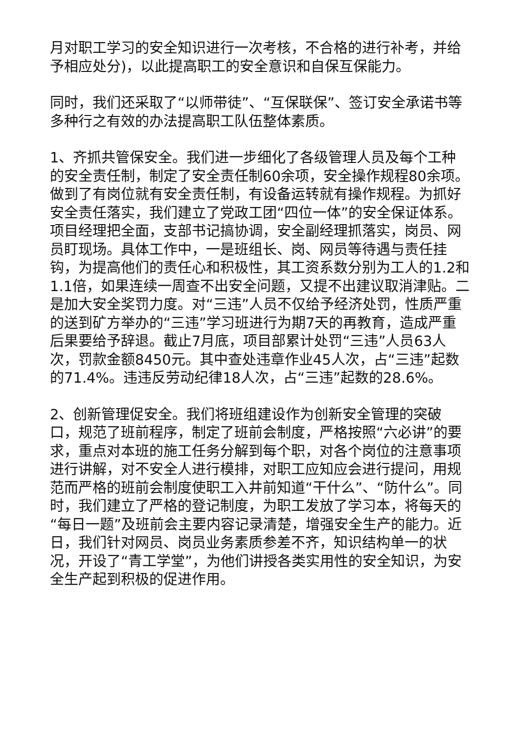月对职工学习的安全知识进行一次考核，不合格的进行补考，并给予相应处分)，以此提高职工的安全意识和自保互保能力。
同时，我们还采取了“以师带徒”、“互保联保”、签订安全承诺书等多种行之有效的办法提高职工队伍整体素质。
1、齐抓共管保安全。我们进一步细化了各级管理人员及每个工种的安全责任制，制定了安全责任制60余项，安全操作规程80余项。做到了有岗位就有安全责任制，有设备运转就有操作规程。为抓好安全责任落实，我们建立了党政工团“四位一体”的安全保证体系。项目经理把全面，支部书记搞协调，安全副经理抓落实，岗员、网员盯现场。具体工作中，一是班组长、岗、网员等待遇与责任挂钩，为提高他们的责任心和积极性，其工资系数分别为工人的1.2和1.1倍，如果连续一周查不出安全问题，又提不出建议取消津贴。二是加大安全奖罚力度。对“三违”人员不仅给予经济处罚，性质严重的送到矿方举办的“三违”学习班进行为期7天的再教育，造成严重后果要给予辞退。截止7月底，项目部累计处罚“三违”人员63人次，罚款金额8450元。其中查处违章作业45人次，占“三违”起数的71.4%。违违反劳动纪律18人次，占“三违”起数的28.6%。
2、创新管理促安全。我们将班组建设作为创新安全管理的突破口，规范了班前程序，制定了班前会制度，严格按照“六必讲”的要求，重点对本班的施工任务分解到每个职，对各个岗位的注意事项进行讲解，对不安全人进行模排，对职工应知应会进行提问，用规范而严格的班前会制度使职工入井前知道“干什么”、“防什么”。同时，我们建立了严格的登记制度，为职工发放了学习本，将每天的“每日一题”及班前会主要内容记录清楚，增强安全生产的能力。近日，我们针对网员、岗员业务素质参差不齐，知识结构单一的状况，开设了“青工学堂”，为他们讲授各类实用性的安全知识，为安全生产起到积极的促进作用。